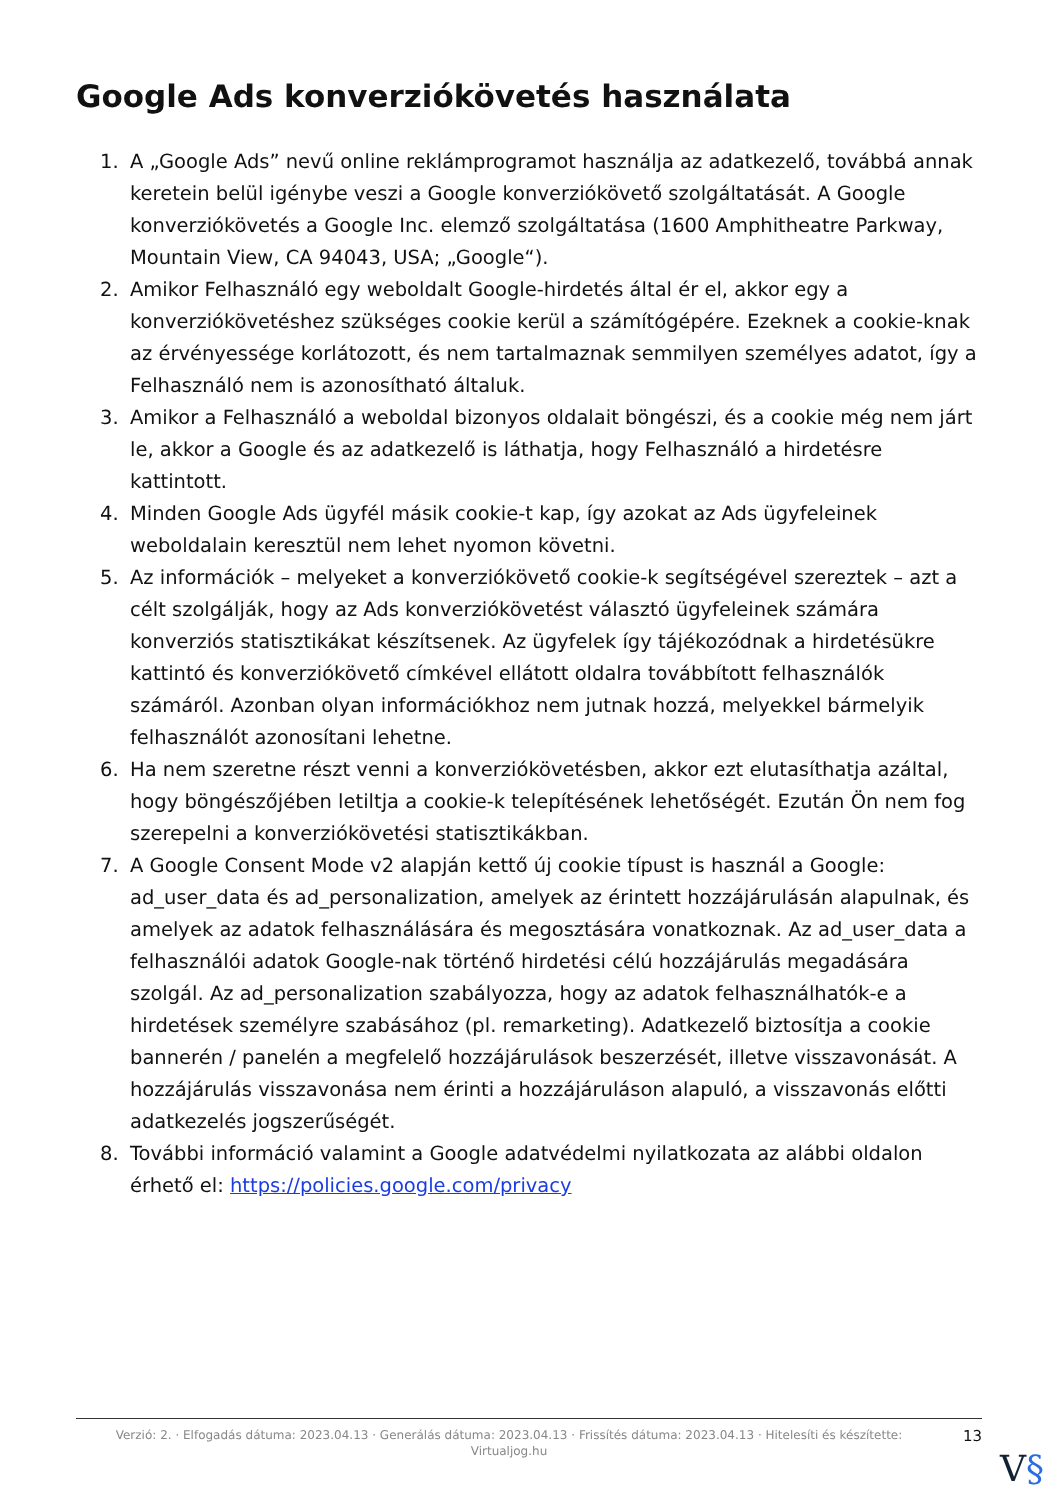Google Ads konverziókövetés használata
1. A „Google Ads” nevű online reklámprogramot használja az adatkezelő, továbbá annak keretein belül igénybe veszi a Google konverziókövető szolgáltatását. A Google konverziókövetés a Google Inc. elemző szolgáltatása (1600 Amphitheatre Parkway, Mountain View, CA 94043, USA; „Google“).
2. Amikor Felhasználó egy weboldalt Google-hirdetés által ér el, akkor egy a konverziókövetéshez szükséges cookie kerül a számítógépére. Ezeknek a cookie-knak az érvényessége korlátozott, és nem tartalmaznak semmilyen személyes adatot, így a Felhasználó nem is azonosítható általuk.
3. Amikor a Felhasználó a weboldal bizonyos oldalait böngészi, és a cookie még nem járt le, akkor a Google és az adatkezelő is láthatja, hogy Felhasználó a hirdetésre kattintott.
4. Minden Google Ads ügyfél másik cookie-t kap, így azokat az Ads ügyfeleinek weboldalain keresztül nem lehet nyomon követni.
5. Az információk – melyeket a konverziókövető cookie-k segítségével szereztek – azt a célt szolgálják, hogy az Ads konverziókövetést választó ügyfeleinek számára konverziós statisztikákat készítsenek. Az ügyfelek így tájékozódnak a hirdetésükre kattintó és konverziókövető címkével ellátott oldalra továbbított felhasználók számáról. Azonban olyan információkhoz nem jutnak hozzá, melyekkel bármelyik felhasználót azonosítani lehetne.
6. Ha nem szeretne részt venni a konverziókövetésben, akkor ezt elutasíthatja azáltal, hogy böngészőjében letiltja a cookie-k telepítésének lehetőségét. Ezután Ön nem fog szerepelni a konverziókövetési statisztikákban.
7. A Google Consent Mode v2 alapján kettő új cookie típust is használ a Google: ad_user_data és ad_personalization, amelyek az érintett hozzájárulásán alapulnak, és amelyek az adatok felhasználására és megosztására vonatkoznak. Az ad_user_data a felhasználói adatok Google-nak történő hirdetési célú hozzájárulás megadására szolgál. Az ad_personalization szabályozza, hogy az adatok felhasználhatók-e a hirdetések személyre szabásához (pl. remarketing). Adatkezelő biztosítja a cookie bannerén / panelén a megfelelő hozzájárulások beszerzését, illetve visszavonását. A hozzájárulás visszavonása nem érinti a hozzájáruláson alapuló, a visszavonás előtti adatkezelés jogszerűségét.
8. További információ valamint a Google adatvédelmi nyilatkozata az alábbi oldalon érhető el: https://policies.google.com/privacy
Verzió: 2. · Elfogadás dátuma: 2023.04.13 · Generálás dátuma: 2023.04.13 · Frissítés dátuma: 2023.04.13 · Hitelesíti és készítette: Virtualjog.hu
13
V§